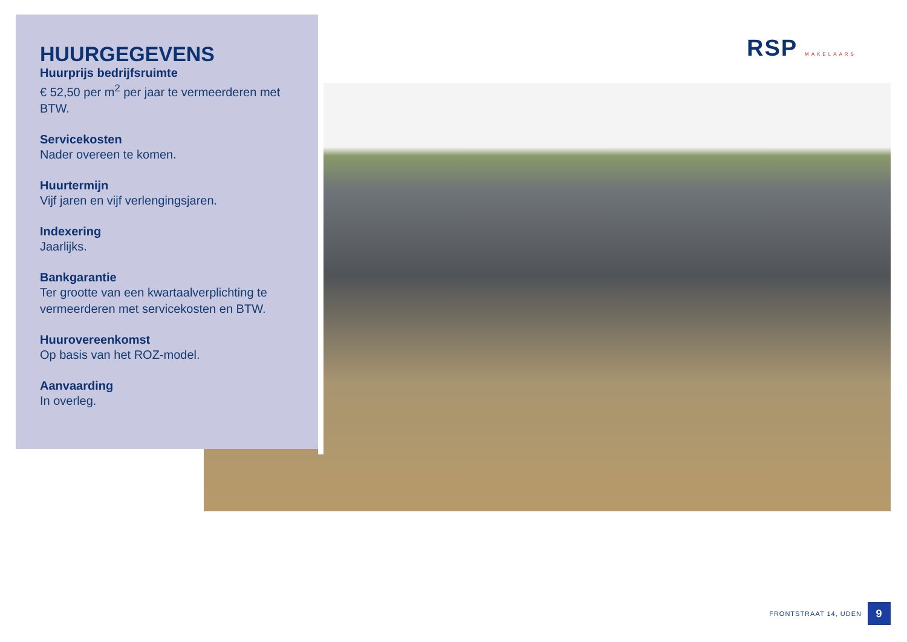RSP MAKELAARS
HUURGEGEVENS
Huurprijs bedrijfsruimte
€ 52,50 per m<sup>2</sup> per jaar te vermeerderen met BTW.
Servicekosten
Nader overeen te komen.
Huurtermijn
Vijf jaren en vijf verlengingsjaren.
Indexering
Jaarlijks.
Bankgarantie
Ter grootte van een kwartaalverplichting te vermeerderen met servicekosten en BTW.
Huurovereenkomst
Op basis van het ROZ-model.
Aanvaarding
In overleg.
FRONTSTRAAT 14, UDEN
9